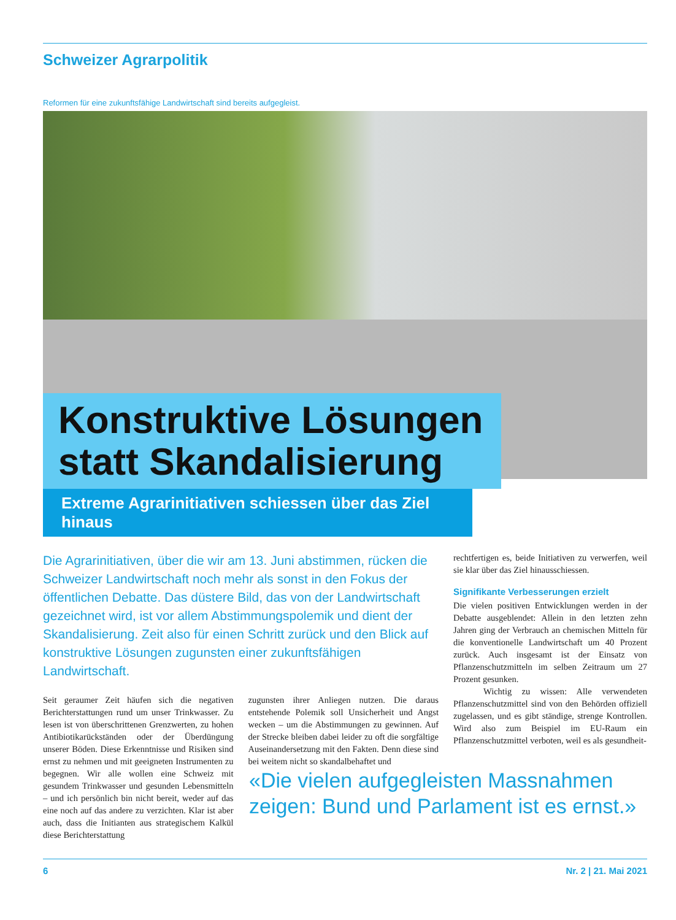Schweizer Agrarpolitik
Reformen für eine zukunftsfähige Landwirtschaft sind bereits aufgegleist.
Konstruktive Lösungen
statt Skandalisierung
Extreme Agrarinitiativen schiessen über das Ziel hinaus
Die Agrarinitiativen, über die wir am 13. Juni abstimmen, rücken die Schweizer Landwirtschaft noch mehr als sonst in den Fokus der öffentlichen Debatte. Das düstere Bild, das von der Landwirtschaft gezeichnet wird, ist vor allem Abstimmungspolemik und dient der Skandalisierung. Zeit also für einen Schritt zurück und den Blick auf konstruktive Lösungen zugunsten einer zukunftsfähigen Landwirtschaft.
Seit geraumer Zeit häufen sich die negativen Berichterstattungen rund um unser Trinkwasser. Zu lesen ist von überschrittenen Grenzwerten, zu hohen Antibiotikarückständen oder der Überdüngung unserer Böden. Diese Erkenntnisse und Risiken sind ernst zu nehmen und mit geeigneten Instrumenten zu begegnen. Wir alle wollen eine Schweiz mit gesundem Trinkwasser und gesunden Lebensmitteln – und ich persönlich bin nicht bereit, weder auf das eine noch auf das andere zu verzichten. Klar ist aber auch, dass die Initianten aus strategischem Kalkül diese Berichterstattung
zugunsten ihrer Anliegen nutzen. Die daraus entstehende Polemik soll Unsicherheit und Angst wecken – um die Abstimmungen zu gewinnen. Auf der Strecke bleiben dabei leider zu oft die sorgfältige Auseinandersetzung mit den Fakten. Denn diese sind bei weitem nicht so skandalbehaftet und
rechtfertigen es, beide Initiativen zu verwerfen, weil sie klar über das Ziel hinausschiessen.
Signifikante Verbesserungen erzielt
Die vielen positiven Entwicklungen werden in der Debatte ausgeblendet: Allein in den letzten zehn Jahren ging der Verbrauch an chemischen Mitteln für die konventionelle Landwirtschaft um 40 Prozent zurück. Auch insgesamt ist der Einsatz von Pflanzenschutzmitteln im selben Zeitraum um 27 Prozent gesunken.
Wichtig zu wissen: Alle verwendeten Pflanzenschutzmittel sind von den Behörden offiziell zugelassen, und es gibt ständige, strenge Kontrollen. Wird also zum Beispiel im EU-Raum ein Pflanzenschutzmittel verboten, weil es als gesundheit-
«Die vielen aufgegleisten Massnahmen zeigen: Bund und Parlament ist es ernst.»
6 Nr. 2 | 21. Mai 2021